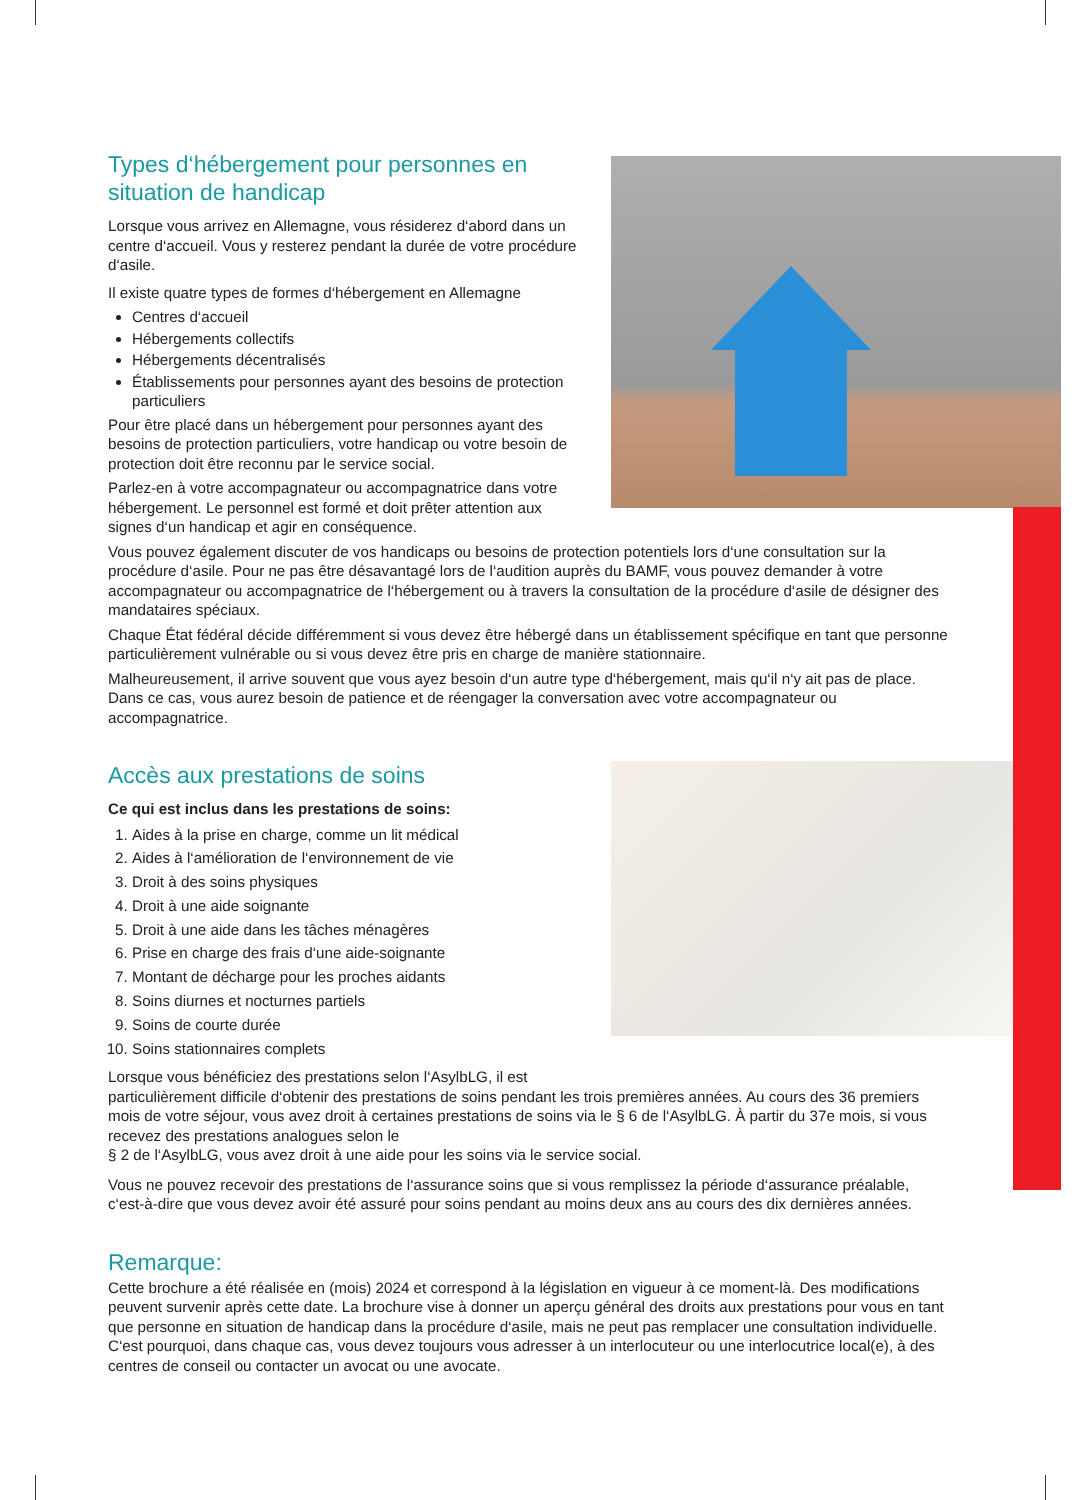Types d‘hébergement pour personnes en situation de handicap
Lorsque vous arrivez en Allemagne, vous résiderez d‘abord dans un centre d‘accueil. Vous y resterez pendant la durée de votre procédure d‘asile.
Il existe quatre types de formes d‘hébergement en Allemagne
Centres d‘accueil
Hébergements collectifs
Hébergements décentralisés
Établissements pour personnes ayant des besoins de protection particuliers
Pour être placé dans un hébergement pour personnes ayant des besoins de protection particuliers, votre handicap ou votre besoin de protection doit être reconnu par le service social.
Parlez-en à votre accompagnateur ou accompagnatrice dans votre hébergement. Le personnel est formé et doit prêter attention aux signes d‘un handicap et agir en conséquence.
Vous pouvez également discuter de vos handicaps ou besoins de protection potentiels lors d‘une consultation sur la procédure d‘asile. Pour ne pas être désavantagé lors de l‘audition auprès du BAMF, vous pouvez demander à votre accompagnateur ou accompagnatrice de l‘hébergement ou à travers la consultation de la procédure d‘asile de désigner des mandataires spéciaux.
Chaque État fédéral décide différemment si vous devez être hébergé dans un établissement spécifique en tant que personne particulièrement vulnérable ou si vous devez être pris en charge de manière stationnaire.
Malheureusement, il arrive souvent que vous ayez besoin d‘un autre type d‘hébergement, mais qu‘il n‘y ait pas de place. Dans ce cas, vous aurez besoin de patience et de réengager la conversation avec votre accompagnateur ou accompagnatrice.
Accès aux prestations de soins
Ce qui est inclus dans les prestations de soins:
1. Aides à la prise en charge, comme un lit médical
2. Aides à l‘amélioration de l‘environnement de vie
3. Droit à des soins physiques
4. Droit à une aide soignante
5. Droit à une aide dans les tâches ménagères
6. Prise en charge des frais d‘une aide-soignante
7. Montant de décharge pour les proches aidants
8. Soins diurnes et nocturnes partiels
9. Soins de courte durée
10. Soins stationnaires complets
Lorsque vous bénéficiez des prestations selon l‘AsylbLG, il est
particulièrement difficile d‘obtenir des prestations de soins pendant les trois premières années. Au cours des 36 premiers mois de votre séjour, vous avez droit à certaines prestations de soins via le § 6 de l‘AsylbLG. À partir du 37e mois, si vous recevez des prestations analogues selon le
§ 2 de l‘AsylbLG, vous avez droit à une aide pour les soins via le service social.
Vous ne pouvez recevoir des prestations de l‘assurance soins que si vous remplissez la période d‘assurance préalable, c‘est-à-dire que vous devez avoir été assuré pour soins pendant au moins deux ans au cours des dix dernières années.
Remarque:
Cette brochure a été réalisée en (mois) 2024 et correspond à la législation en vigueur à ce moment-là. Des modifications peuvent survenir après cette date. La brochure vise à donner un aperçu général des droits aux prestations pour vous en tant que personne en situation de handicap dans la procédure d‘asile, mais ne peut pas remplacer une consultation individuelle. C‘est pourquoi, dans chaque cas, vous devez toujours vous adresser à un interlocuteur ou une interlocutrice local(e), à des centres de conseil ou contacter un avocat ou une avocate.